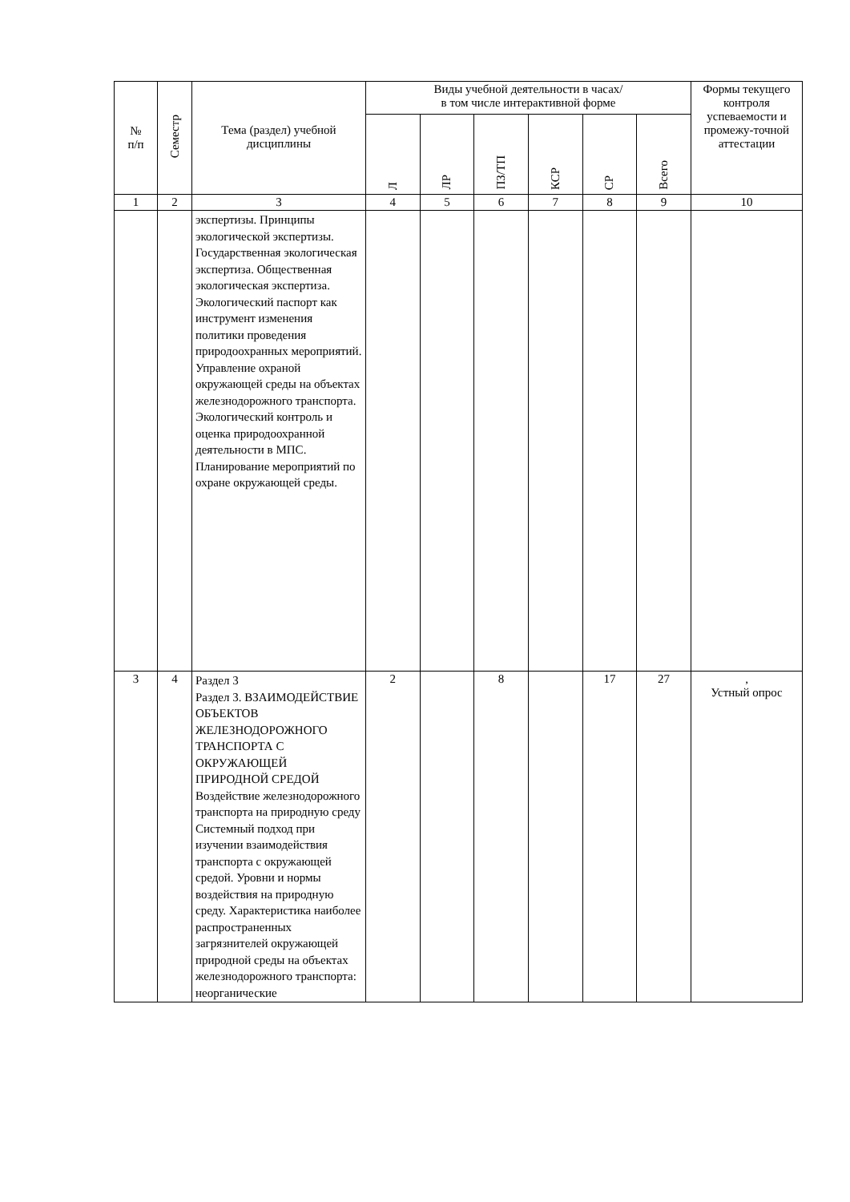| № п/п | Семестр | Тема (раздел) учебной дисциплины | Виды учебной деятельности в часах/ в том числе интерактивной форме | | | | | | Формы текущего контроля успеваемости и промежу-точной аттестации |
| --- | --- | --- | --- | --- | --- | --- | --- | --- | --- |
| | | | Л | ЛР | ПЗ/ТП | КСР | СР | Всего | |
| 1 | 2 | 3 | 4 | 5 | 6 | 7 | 8 | 9 | 10 |
| | | экспертизы. Принципы экологической экспертизы. Государственная экологическая экспертиза. Общественная экологическая экспертиза. Экологический паспорт как инструмент изменения политики проведения природоохранных мероприятий. Управление охраной окружающей среды на объектах железнодорожного транспорта. Экологический контроль и оценка природоохранной деятельности в МПС. Планирование мероприятий по охране окружающей среды. | | | | | | | |
| 3 | 4 | Раздел 3 Раздел 3. ВЗАИМОДЕЙСТВИЕ ОБЪЕКТОВ ЖЕЛЕЗНОДОРОЖНОГО ТРАНСПОРТА С ОКРУЖАЮЩЕЙ ПРИРОДНОЙ СРЕДОЙ Воздействие железнодорожного транспорта на природную среду Системный подход при изучении взаимодействия транспорта с окружающей средой. Уровни и нормы воздействия на природную среду. Характеристика наиболее распространенных загрязнителей окружающей природной среды на объектах железнодорожного транспорта: неорганические | 2 | | 8 | | 17 | 27 | , Устный опрос |